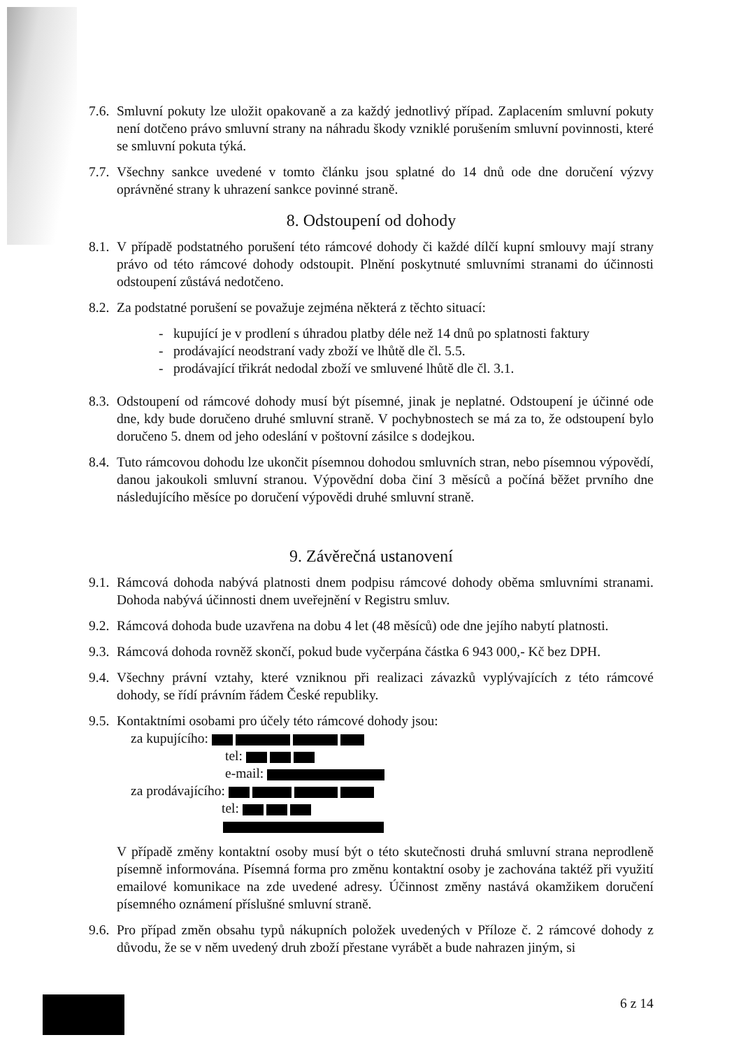7.6.
Smluvní pokuty lze uložit opakovaně a za každý jednotlivý případ. Zaplacením smluvní pokuty není dotčeno právo smluvní strany na náhradu škody vzniklé porušením smluvní povinnosti, které se smluvní pokuta týká.
7.7.
Všechny sankce uvedené v tomto článku jsou splatné do 14 dnů ode dne doručení výzvy oprávněné strany k uhrazení sankce povinné straně.
8. Odstoupení od dohody
8.1.
V případě podstatného porušení této rámcové dohody či každé dílčí kupní smlouvy mají strany právo od této rámcové dohody odstoupit. Plnění poskytnuté smluvními stranami do účinnosti odstoupení zůstává nedotčeno.
8.2.
Za podstatné porušení se považuje zejména některá z těchto situací:
- kupující je v prodlení s úhradou platby déle než 14 dnů po splatnosti faktury
- prodávající neodstraní vady zboží ve lhůtě dle čl. 5.5.
- prodávající třikrát nedodal zboží ve smluvené lhůtě dle čl. 3.1.
8.3.
Odstoupení od rámcové dohody musí být písemné, jinak je neplatné. Odstoupení je účinné ode dne, kdy bude doručeno druhé smluvní straně. V pochybnostech se má za to, že odstoupení bylo doručeno 5. dnem od jeho odeslání v poštovní zásilce s dodejkou.
8.4.
Tuto rámcovou dohodu lze ukončit písemnou dohodou smluvních stran, nebo písemnou výpovědí, danou jakoukoli smluvní stranou. Výpovědní doba činí 3 měsíců a počíná běžet prvního dne následujícího měsíce po doručení výpovědi druhé smluvní straně.
9. Závěrečná ustanovení
9.1.
Rámcová dohoda nabývá platnosti dnem podpisu rámcové dohody oběma smluvními stranami. Dohoda nabývá účinnosti dnem uveřejnění v Registru smluv.
9.2.
Rámcová dohoda bude uzavřena na dobu 4 let (48 měsíců) ode dne jejího nabytí platnosti.
9.3.
Rámcová dohoda rovněž skončí, pokud bude vyčerpána částka 6 943 000,- Kč bez DPH.
9.4.
Všechny právní vztahy, které vzniknou při realizaci závazků vyplývajících z této rámcové dohody, se řídí právním řádem České republiky.
9.5.
Kontaktními osobami pro účely této rámcové dohody jsou:
za kupujícího:
tel:
e-mail:
za prodávajícího:
tel:
V případě změny kontaktní osoby musí být o této skutečnosti druhá smluvní strana neprodleně písemně informována. Písemná forma pro změnu kontaktní osoby je zachována taktéž při využití emailové komunikace na zde uvedené adresy. Účinnost změny nastává okamžikem doručení písemného oznámení příslušné smluvní straně.
9.6.
Pro případ změn obsahu typů nákupních položek uvedených v Příloze č. 2 rámcové dohody z důvodu, že se v něm uvedený druh zboží přestane vyrábět a bude nahrazen jiným, si
6 z 14